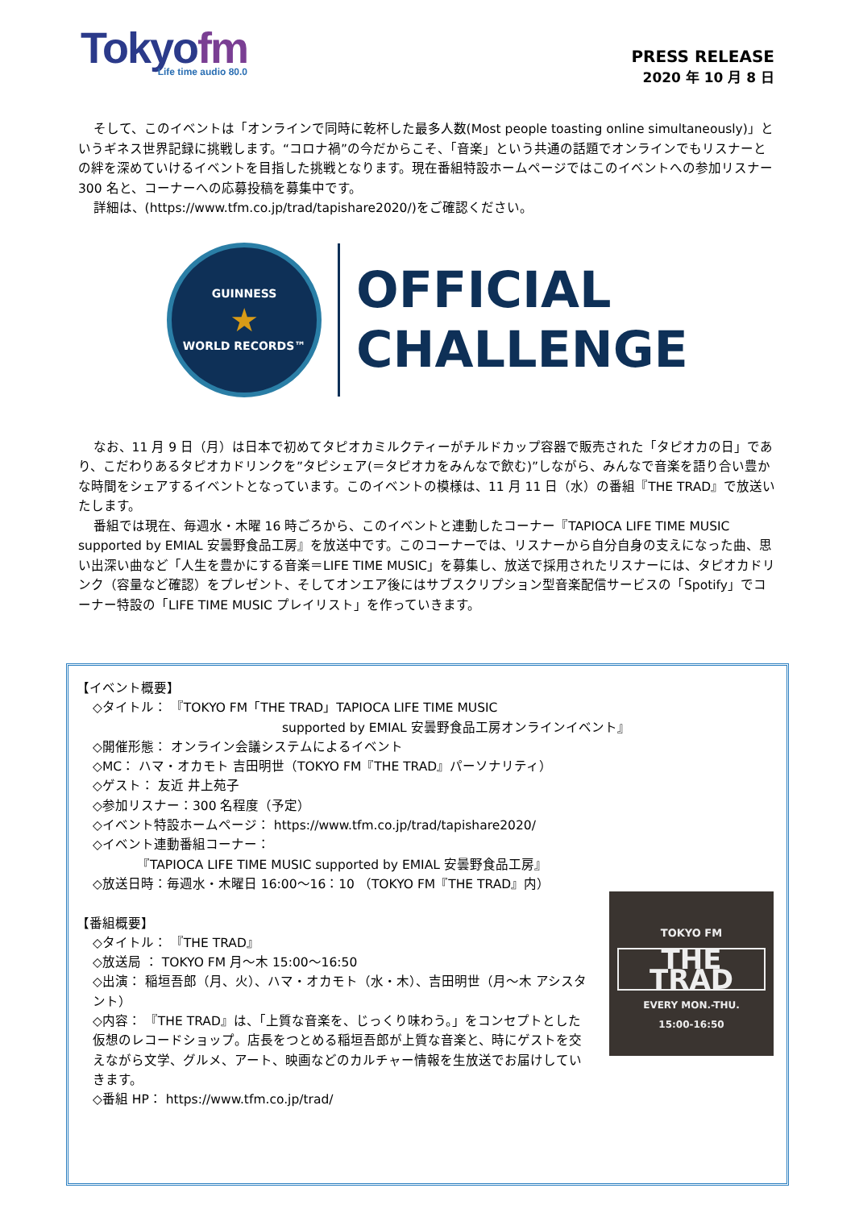Tokyofm
Life time audio 80.0
PRESS RELEASE
2020 年 10 月 8 日
そして、このイベントは「オンラインで同時に乾杯した最多人数(Most people toasting online simultaneously)」というギネス世界記録に挑戦します。“コロナ禍”の今だからこそ、「音楽」という共通の話題でオンラインでもリスナーとの絆を深めていけるイベントを目指した挑戦となります。現在番組特設ホームページではこのイベントへの参加リスナー300 名と、コーナーへの応募投稿を募集中です。
詳細は、(https://www.tfm.co.jp/trad/tapishare2020/)をご確認ください。
GUINNESS
★
WORLD RECORDS™
OFFICIAL
CHALLENGE
なお、11 月 9 日（月）は日本で初めてタピオカミルクティーがチルドカップ容器で販売された「タピオカの日」であり、こだわりあるタピオカドリンクを”タピシェア(＝タピオカをみんなで飲む)”しながら、みんなで音楽を語り合い豊かな時間をシェアするイベントとなっています。このイベントの模様は、11 月 11 日（水）の番組『THE TRAD』で放送いたします。
番組では現在、毎週水・木曜 16 時ごろから、このイベントと連動したコーナー『TAPIOCA LIFE TIME MUSIC supported by EMIAL 安曇野食品工房』を放送中です。このコーナーでは、リスナーから自分自身の支えになった曲、思い出深い曲など「人生を豊かにする音楽＝LIFE TIME MUSIC」を募集し、放送で採用されたリスナーには、タピオカドリンク（容量など確認）をプレゼント、そしてオンエア後にはサブスクリプション型音楽配信サービスの「Spotify」でコーナー特設の「LIFE TIME MUSIC プレイリスト」を作っていきます。
【イベント概要】
◇タイトル： 『TOKYO FM「THE TRAD」TAPIOCA LIFE TIME MUSIC
supported by EMIAL 安曇野食品工房オンラインイベント』
◇開催形態： オンライン会議システムによるイベント
◇MC： ハマ・オカモト 吉田明世（TOKYO FM『THE TRAD』パーソナリティ）
◇ゲスト： 友近 井上苑子
◇参加リスナー：300 名程度（予定）
◇イベント特設ホームページ： https://www.tfm.co.jp/trad/tapishare2020/
◇イベント連動番組コーナー：
『TAPIOCA LIFE TIME MUSIC supported by EMIAL 安曇野食品工房』
◇放送日時：毎週水・木曜日 16:00～16：10 （TOKYO FM『THE TRAD』内）
【番組概要】
◇タイトル： 『THE TRAD』
◇放送局 ： TOKYO FM 月～木 15:00～16:50
◇出演： 稲垣吾郎（月、火）、ハマ・オカモト（水・木）、吉田明世（月～木 アシスタント）
◇内容： 『THE TRAD』は、「上質な音楽を、じっくり味わう。」をコンセプトとした仮想のレコードショップ。店長をつとめる稲垣吾郎が上質な音楽と、時にゲストを交えながら文学、グルメ、アート、映画などのカルチャー情報を生放送でお届けしていきます。
◇番組 HP： https://www.tfm.co.jp/trad/
TOKYO FM
THE TRAD
EVERY MON.-THU.
15:00-16:50